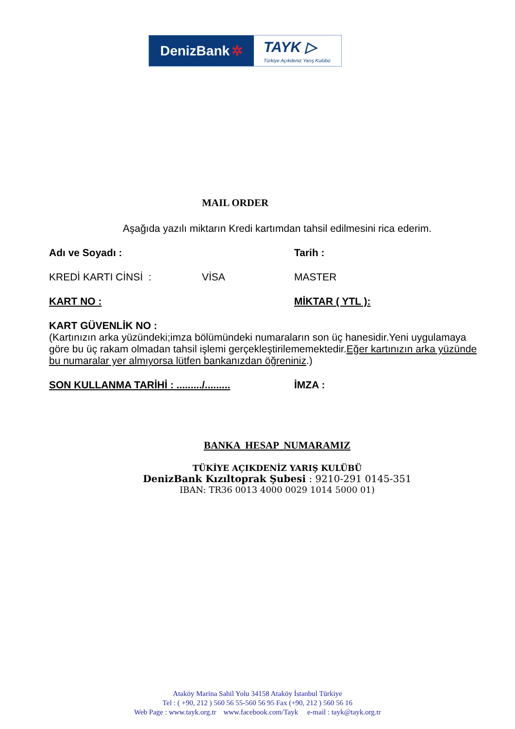DenizBank ✲
TAYK ▷
Türkiye Açıkdeniz Yarış Kulübü
MAIL ORDER
Aşağıda yazılı miktarın Kredi kartımdan tahsil edilmesini rica ederim.
Adı ve Soyadı : Tarih :
KREDİ KARTI CİNSİ : VİSA MASTER
KART NO : MİKTAR ( YTL ):
KART GÜVENLİK NO :
(Kartınızın arka yüzündeki;imza bölümündeki numaraların son üç hanesidir.Yeni uygulamaya göre bu üç rakam olmadan tahsil işlemi gerçekleştirilememektedir.Eğer kartınızın arka yüzünde bu numaralar yer almıyorsa lütfen bankanızdan öğreniniz.)
SON KULLANMA TARİHİ : ........./......... İMZA :
BANKA HESAP NUMARAMIZ
TÜKİYE AÇIKDENİZ YARIŞ KULÜBÜ
DenizBank Kızıltoprak Şubesi : 9210-291 0145-351
IBAN: TR36 0013 4000 0029 1014 5000 01)
Ataköy Marina Sahil Yolu 34158 Ataköy İstanbul Türkiye
Tel : ( +90, 212 ) 560 56 55-560 56 95 Fax (+90, 212 ) 560 56 16
Web Page : www.tayk.org.tr www.facebook.com/Tayk e-mail : tayk@tayk.org.tr